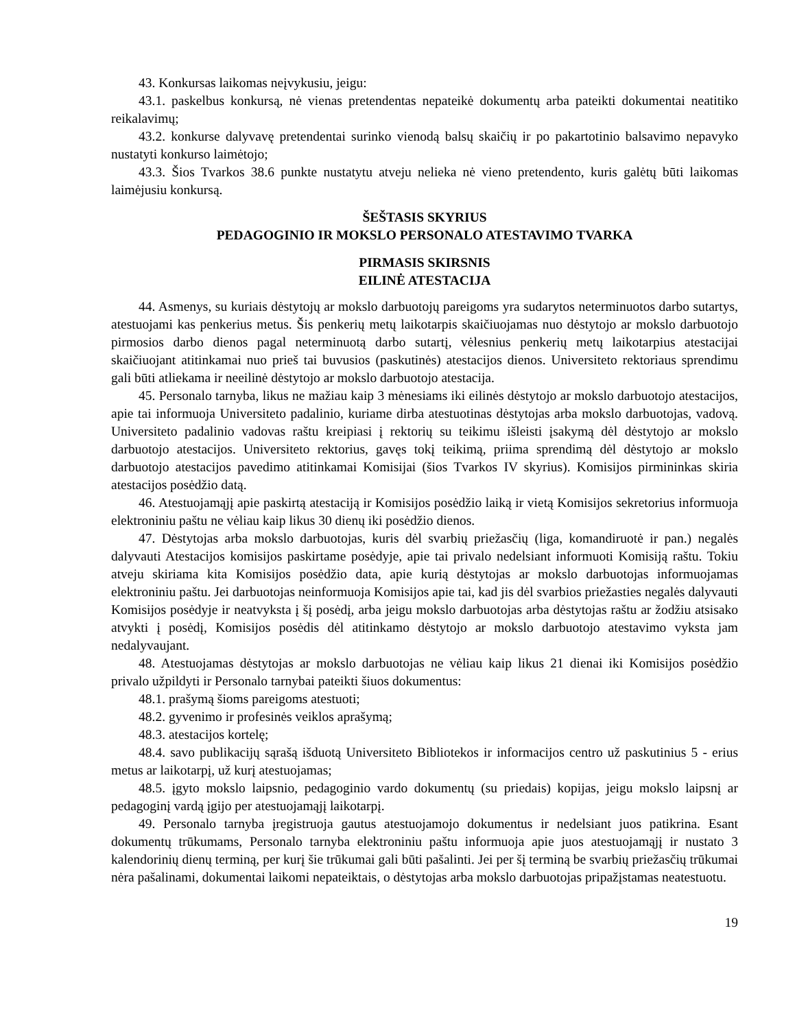43. Konkursas laikomas neįvykusiu, jeigu:
43.1. paskelbus konkursą, nė vienas pretendentas nepateikė dokumentų arba pateikti dokumentai neatitiko reikalavimų;
43.2. konkurse dalyvavę pretendentai surinko vienodą balsų skaičių ir po pakartotinio balsavimo nepavyko nustatyti konkurso laimėtojo;
43.3. Šios Tvarkos 38.6 punkte nustatytu atveju nelieka nė vieno pretendento, kuris galėtų būti laikomas laimėjusiu konkursą.
ŠEŠTASIS SKYRIUS
PEDAGOGINIO IR MOKSLO PERSONALO ATESTAVIMO TVARKA
PIRMASIS SKIRSNIS
EILINĖ ATESTACIJA
44. Asmenys, su kuriais dėstytojų ar mokslo darbuotojų pareigoms yra sudarytos neterminuotos darbo sutartys, atestuojami kas penkerius metus. Šis penkerių metų laikotarpis skaičiuojamas nuo dėstytojo ar mokslo darbuotojo pirmosios darbo dienos pagal neterminuotą darbo sutartį, vėlesnius penkerių metų laikotarpius atestacijai skaičiuojant atitinkamai nuo prieš tai buvusios (paskutinės) atestacijos dienos. Universiteto rektoriaus sprendimu gali būti atliekama ir neeilinė dėstytojo ar mokslo darbuotojo atestacija.
45. Personalo tarnyba, likus ne mažiau kaip 3 mėnesiams iki eilinės dėstytojo ar mokslo darbuotojo atestacijos, apie tai informuoja Universiteto padalinio, kuriame dirba atestuotinas dėstytojas arba mokslo darbuotojas, vadovą. Universiteto padalinio vadovas raštu kreipiasi į rektorių su teikimu išleisti įsakymą dėl dėstytojo ar mokslo darbuotojo atestacijos. Universiteto rektorius, gavęs tokį teikimą, priima sprendimą dėl dėstytojo ar mokslo darbuotojo atestacijos pavedimo atitinkamai Komisijai (šios Tvarkos IV skyrius). Komisijos pirmininkas skiria atestacijos posėdžio datą.
46. Atestuojamąjį apie paskirtą atestaciją ir Komisijos posėdžio laiką ir vietą Komisijos sekretorius informuoja elektroniniu paštu ne vėliau kaip likus 30 dienų iki posėdžio dienos.
47. Dėstytojas arba mokslo darbuotojas, kuris dėl svarbių priežasčių (liga, komandiruotė ir pan.) negalės dalyvauti Atestacijos komisijos paskirtame posėdyje, apie tai privalo nedelsiant informuoti Komisiją raštu. Tokiu atveju skiriama kita Komisijos posėdžio data, apie kurią dėstytojas ar mokslo darbuotojas informuojamas elektroniniu paštu. Jei darbuotojas neinformuoja Komisijos apie tai, kad jis dėl svarbios priežasties negalės dalyvauti Komisijos posėdyje ir neatvyksta į šį posėdį, arba jeigu mokslo darbuotojas arba dėstytojas raštu ar žodžiu atsisako atvykti į posėdį, Komisijos posėdis dėl atitinkamo dėstytojo ar mokslo darbuotojo atestavimo vyksta jam nedalyvaujant.
48. Atestuojamas dėstytojas ar mokslo darbuotojas ne vėliau kaip likus 21 dienai iki Komisijos posėdžio privalo užpildyti ir Personalo tarnybai pateikti šiuos dokumentus:
48.1. prašymą šioms pareigoms atestuoti;
48.2. gyvenimo ir profesinės veiklos aprašymą;
48.3. atestacijos kortelę;
48.4. savo publikacijų sąrašą išduotą Universiteto Bibliotekos ir informacijos centro už paskutinius 5 - erius metus ar laikotarpį, už kurį atestuojamas;
48.5. įgyto mokslo laipsnio, pedagoginio vardo dokumentų (su priedais) kopijas, jeigu mokslo laipsnį ar pedagoginį vardą įgijo per atestuojamąjį laikotarpį.
49. Personalo tarnyba įregistruoja gautus atestuojamojo dokumentus ir nedelsiant juos patikrina. Esant dokumentų trūkumams, Personalo tarnyba elektroniniu paštu informuoja apie juos atestuojamąjį ir nustato 3 kalendorinių dienų terminą, per kurį šie trūkumai gali būti pašalinti. Jei per šį terminą be svarbių priežasčių trūkumai nėra pašalinami, dokumentai laikomi nepateiktais, o dėstytojas arba mokslo darbuotojas pripažįstamas neatestuotu.
19